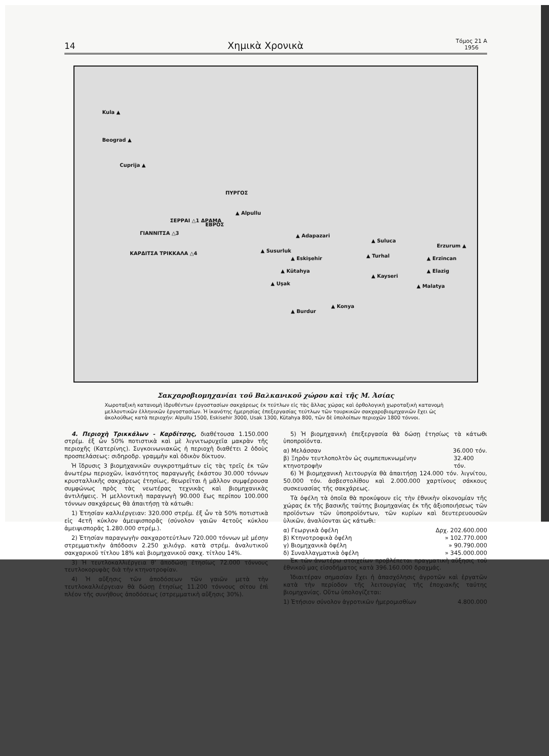14 Χημικὰ Χρονικὰ Τόμος 21 Α
1956
Kula ▲
Beograd ▲
Cuprija ▲
ΠΥΡΓΟΣ
▲ Alpullu
ΣΕΡΡΑΙ △1 ΔΡΑΜΑ
ΕΒΡΟΣ
ΓΙΑΝΝΙΤΣΑ △3
ΚΑΡΔΙΤΣΑ ΤΡΙΚΚΑΛΑ △4
▲ Adapazari
▲ Susurluk
▲ Eskişehir
▲ Kütahya
▲ Uşak
▲ Burdur
▲ Konya
▲ Suluca
▲ Turhal
▲ Kayseri
Erzurum ▲
▲ Erzincan
▲ Elazig
▲ Malatya
Σακχαροβιομηχανίαι τοῦ Βαλκανικοῦ χώρου καὶ τῆς Μ. Ἀσίας
Χωροταξικὴ κατανομὴ ἱδρυθέντων ἐργοστασίων σακχάρεως ἐκ τεύτλων εἰς τὰς ἄλλας χώρας καὶ ὀρθολογικὴ χωροταξικὴ κατανομὴ μελλοντικῶν ἑλληνικῶν ἐργοστασίων. Ἡ ἱκανότης ἡμερησίας ἐπεξεργασίας τεύτλων τῶν τουρκικῶν σακχαροβιομηχανιῶν ἔχει ὡς ἀκολούθως κατὰ περιοχήν: Alpullu 1500, Eskisehir 3000, Usak 1300, Kütahya 800, τῶν δὲ ὑπολοίπων περιοχῶν 1800 τόννοι.
4. Περιοχὴ Τρικκάλων - Καρδίτσης, διαθέτουσα 1.150.000 στρέμ. ἐξ ὧν 50% ποτιστικὰ καὶ μὲ λιγνιτωρυχεῖα μακρὰν τῆς περιοχῆς (Κατερίνης). Συγκοινωνιακῶς ἡ περιοχὴ διαθέτει 2 ὁδοὺς προσπελάσεως: σιδηροδρ. γραμμὴν καὶ ὁδικὸν δίκτυον.
Ἡ ἵδρυσις 3 βιομηχανικῶν συγκροτημάτων εἰς τὰς τρεῖς ἐκ τῶν ἀνωτέρω περιοχῶν, ἱκανότητος παραγωγῆς ἑκάστου 30.000 τόννων κρυσταλλικῆς σακχάρεως ἐτησίως, θεωρεῖται ἡ μᾶλλον συμφέρουσα συμφώνως πρὸς τὰς νεωτέρας τεχνικὰς καὶ βιομηχανικὰς ἀντιλήψεις. Ἡ μελλοντικὴ παραγωγὴ 90.000 ἕως περίπου 100.000 τόννων σακχάρεως θὰ ἀπαιτήσῃ τὰ κάτωθι:
1) Ἐτησίαν καλλιέργειαν: 320.000 στρέμ. ἐξ ὧν τὰ 50% ποτιστικὰ εἰς 4ετῆ κύκλον ἀμειψισπορᾶς (σύνολον γαιῶν 4ετοῦς κύκλου ἀμειψισπορᾶς 1.280.000 στρέμ.).
2) Ἐτησίαν παραγωγὴν σακχαροτεύτλων 720.000 τόννων μὲ μέσην στρεμματικὴν ἀπόδοσιν 2.250 χιλιόγρ. κατὰ στρέμ. ἀναλυτικοῦ σακχαρικοῦ τίτλου 18% καὶ βιομηχανικοῦ σακχ. τίτλου 14%.
3) Ἡ τευτλοκαλλιέργεια θ' ἀποδώσῃ ἐτησίως 72.000 τόννους τευτλοκορυφὰς διὰ τὴν κτηνοτροφίαν.
4) Ἡ αὔξησις τῶν ἀποδόσεων τῶν γαιῶν μετὰ τὴν τευτλοκαλλιέργειαν θὰ δώσῃ ἐτησίως 11.200 τόννους σίτου ἐπὶ πλέον τῆς συνήθους ἀποδόσεως (στρεμματικὴ αὔξησις 30%).
5) Ἡ βιομηχανικὴ ἐπεξεργασία θὰ δώσῃ ἐτησίως τὰ κάτωθι ὑποπροϊόντα.
α) Μελάσσαν 36.000 τόν.
β) Ξηρὸν τευτλοπολτὸν ὡς συμπεπυκνωμένην κτηνοτροφὴν 32.400 τόν.
6) Ἡ βιομηχανικὴ λειτουργία θὰ ἀπαιτήσῃ 124.000 τόν. λιγνίτου, 50.000 τόν. ἀσβεστολίθου καὶ 2.000.000 χαρτίνους σάκκους συσκευασίας τῆς σακχάρεως.
Τὰ ὀφέλη τὰ ὁποῖα θὰ προκύψουν εἰς τὴν ἐθνικὴν οἰκονομίαν τῆς χώρας ἐκ τῆς βασικῆς ταύτης βιομηχανίας ἐκ τῆς ἀξιοποιήσεως τῶν προϊόντων τῶν ὑποπροϊόντων, τῶν κυρίων καὶ δευτερευουσῶν ὑλικῶν, ἀναλύονται ὡς κάτωθι:
α) Γεωργικὰ ὀφέλη Δρχ. 202.600.000
β) Κτηνοτροφικὰ ὀφέλη » 102.770.000
γ) Βιομηχανικὰ ὀφέλη » 90.790.000
δ) Συναλλαγματικὰ ὀφέλη » 345.000.000
Ἐκ τῶν ἀνωτέρω στοιχείων προβλέπεται πραγματικὴ αὔξησις τοῦ ἐθνικοῦ μας εἰσοδήματος κατὰ 396.160.000 δραχμάς.
Ἰδιαιτέραν σημασίαν ἔχει ἡ ἀπασχόλησις ἀγροτῶν καὶ ἐργατῶν κατὰ τὴν περίοδον τῆς λειτουργίας τῆς ἐποχιακῆς ταύτης βιομηχανίας. Οὕτω ὑπολογίζεται:
1) Ἐτήσιον σύνολον ἀγροτικῶν ἡμερομισθίων 4.800.000